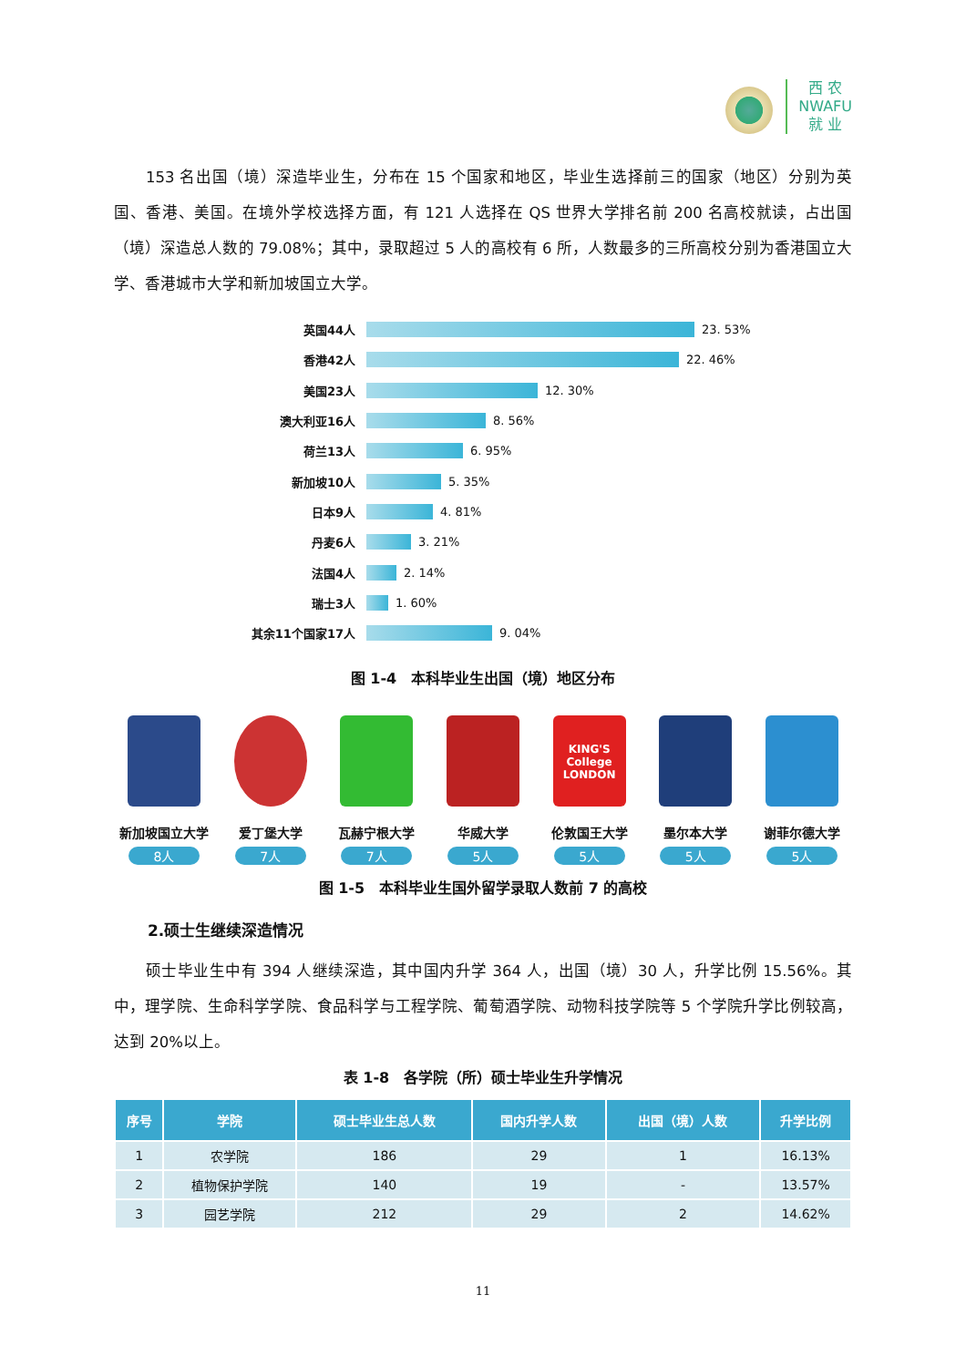西 农
NWAFU
就 业
153 名出国（境）深造毕业生，分布在 15 个国家和地区，毕业生选择前三的国家（地区）分别为英国、香港、美国。在境外学校选择方面，有 121 人选择在 QS 世界大学排名前 200 名高校就读，占出国（境）深造总人数的 79.08%；其中，录取超过 5 人的高校有 6 所，人数最多的三所高校分别为香港国立大学、香港城市大学和新加坡国立大学。
英国44人 23. 53%
香港42人 22. 46%
美国23人 12. 30%
澳大利亚16人 8. 56%
荷兰13人 6. 95%
新加坡10人 5. 35%
日本9人 4. 81%
丹麦6人 3. 21%
法国4人 2. 14%
瑞士3人 1. 60%
其余11个国家17人 9. 04%
图 1-4　本科毕业生出国（境）地区分布
新加坡国立大学
8人
爱丁堡大学
7人
瓦赫宁根大学
7人
华威大学
5人
KING'S College LONDON
伦敦国王大学
5人
墨尔本大学
5人
谢菲尔德大学
5人
图 1-5　本科毕业生国外留学录取人数前 7 的高校
2.硕士生继续深造情况
硕士毕业生中有 394 人继续深造，其中国内升学 364 人，出国（境）30 人，升学比例 15.56%。其中，理学院、生命科学学院、食品科学与工程学院、葡萄酒学院、动物科技学院等 5 个学院升学比例较高，达到 20%以上。
表 1-8　各学院（所）硕士毕业生升学情况
| 序号 | 学院 | 硕士毕业生总人数 | 国内升学人数 | 出国（境）人数 | 升学比例 |
| --- | --- | --- | --- | --- | --- |
| 1 | 农学院 | 186 | 29 | 1 | 16.13% |
| 2 | 植物保护学院 | 140 | 19 | - | 13.57% |
| 3 | 园艺学院 | 212 | 29 | 2 | 14.62% |
11